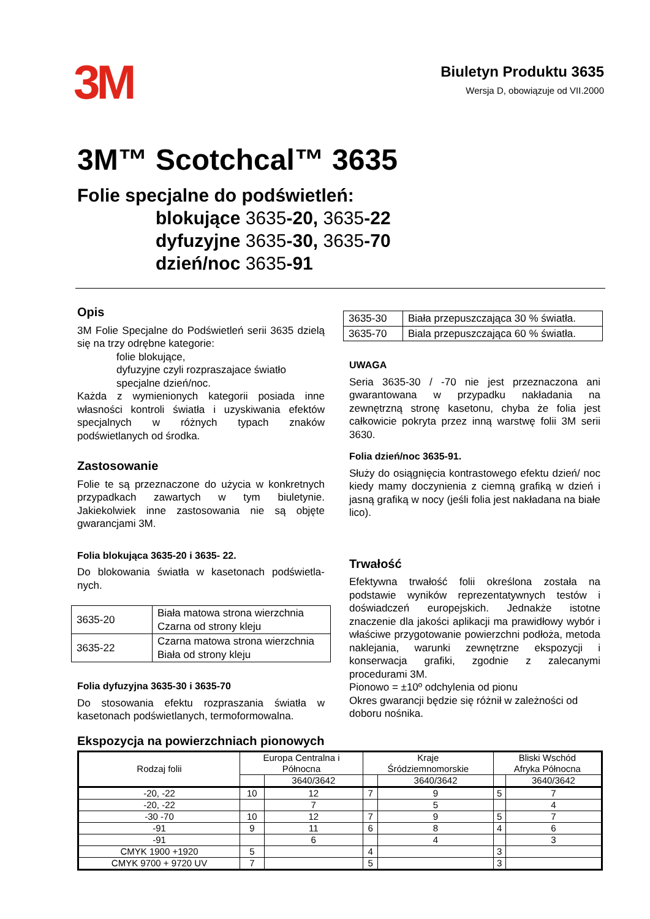3M
Biuletyn Produktu 3635
Wersja D, obowiązuje od VII.2000
3M™ Scotchcal™ 3635
Folie specjalne do podświetleń:
blokujące 3635-20, 3635-22
dyfuzyjne 3635-30, 3635-70
dzień/noc 3635-91
Opis
3M Folie Specjalne do Podświetleń serii 3635 dzielą się na trzy odrębne kategorie:
folie blokujące,
dyfuzyjne czyli rozpraszajace światło
specjalne dzień/noc.
Każda z wymienionych kategorii posiada inne własności kontroli światła i uzyskiwania efektów specjalnych w różnych typach znaków podświetlanych od środka.
Zastosowanie
Folie te są przeznaczone do użycia w konkretnych przypadkach zawartych w tym biuletynie. Jakiekolwiek inne zastosowania nie są objęte gwarancjami 3M.
Folia blokująca 3635-20 i 3635- 22.
Do blokowania światła w kasetonach podświetla-nych.
| 3635-20 | Biała matowa strona wierzchnia Czarna od strony kleju |
| 3635-22 | Czarna matowa strona wierzchnia Biała od strony kleju |
Folia dyfuzyjna 3635-30 i 3635-70
Do stosowania efektu rozpraszania światła w kasetonach podświetlanych, termoformowalna.
| 3635-30 | Biała przepuszczająca 30 % światła. |
| 3635-70 | Biala przepuszczająca 60 % światła. |
UWAGA
Seria 3635-30 / -70 nie jest przeznaczona ani gwarantowana w przypadku nakładania na zewnętrzną stronę kasetonu, chyba że folia jest całkowicie pokryta przez inną warstwę folii 3M serii 3630.
Folia dzień/noc 3635-91.
Służy do osiągnięcia kontrastowego efektu dzień/ noc kiedy mamy doczynienia z ciemną grafiką w dzień i jasną grafiką w nocy (jeśli folia jest nakładana na białe lico).
Trwałość
Efektywna trwałość folii określona została na podstawie wyników reprezentatywnych testów i doświadczeń europejskich. Jednakże istotne znaczenie dla jakości aplikacji ma prawidłowy wybór i właściwe przygotowanie powierzchni podłoża, metoda naklejania, warunki zewnętrzne ekspozycji i konserwacja grafiki, zgodnie z zalecanymi procedurami 3M.
Pionowo = ±10º odchylenia od pionu
Okres gwarancji będzie się różnił w zależności od doboru nośnika.
Ekspozycja na powierzchniach pionowych
| Rodzaj folii | Europa Centralna i Północna | | Kraje Śródziemnomorskie | | Bliski Wschód Afryka Północna | |
| | | 3640/3642 | | 3640/3642 | | 3640/3642 |
| -20, -22 | 10 | 12 | 7 | 9 | 5 | 7 |
| -20, -22 | | 7 | | 5 | | 4 |
| -30 -70 | 10 | 12 | 7 | 9 | 5 | 7 |
| -91 | 9 | 11 | 6 | 8 | 4 | 6 |
| -91 | | 6 | | 4 | | 3 |
| CMYK 1900 +1920 | 5 | | 4 | | 3 | |
| CMYK 9700 + 9720 UV | 7 | | 5 | | 3 | |